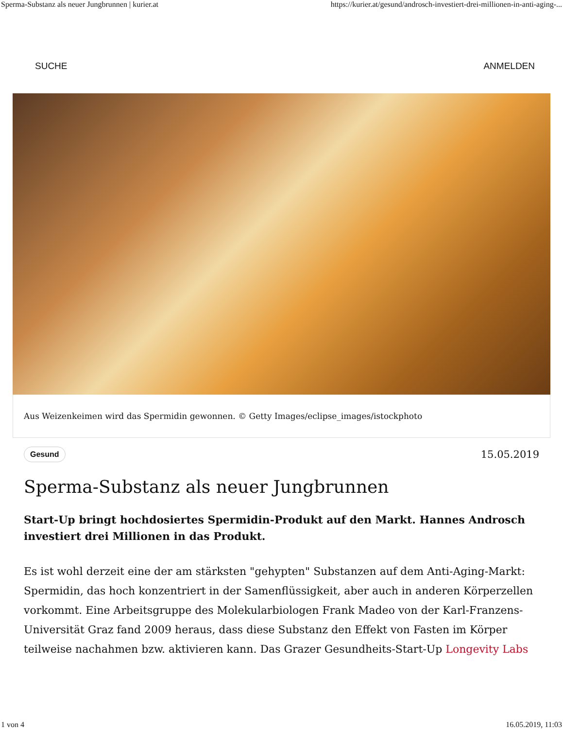Sperma-Substanz als neuer Jungbrunnen | kurier.at https://kurier.at/gesund/androsch-investiert-drei-millionen-in-anti-aging-...
SUCHE ANMELDEN
Aus Weizenkeimen wird das Spermidin gewonnen. © Getty Images/eclipse_images/istockphoto
Gesund 15.05.2019
Sperma-Substanz als neuer Jungbrunnen
Start-Up bringt hochdosiertes Spermidin-Produkt auf den Markt. Hannes Androsch investiert drei Millionen in das Produkt.
Es ist wohl derzeit eine der am stärksten "gehypten" Substanzen auf dem Anti-Aging-Markt: Spermidin, das hoch konzentriert in der Samenflüssigkeit, aber auch in anderen Körperzellen vorkommt. Eine Arbeitsgruppe des Molekularbiologen Frank Madeo von der Karl-Franzens-Universität Graz fand 2009 heraus, dass diese Substanz den Effekt von Fasten im Körper teilweise nachahmen bzw. aktivieren kann. Das Grazer Gesundheits-Start-Up Longevity Labs
1 von 4 16.05.2019, 11:03